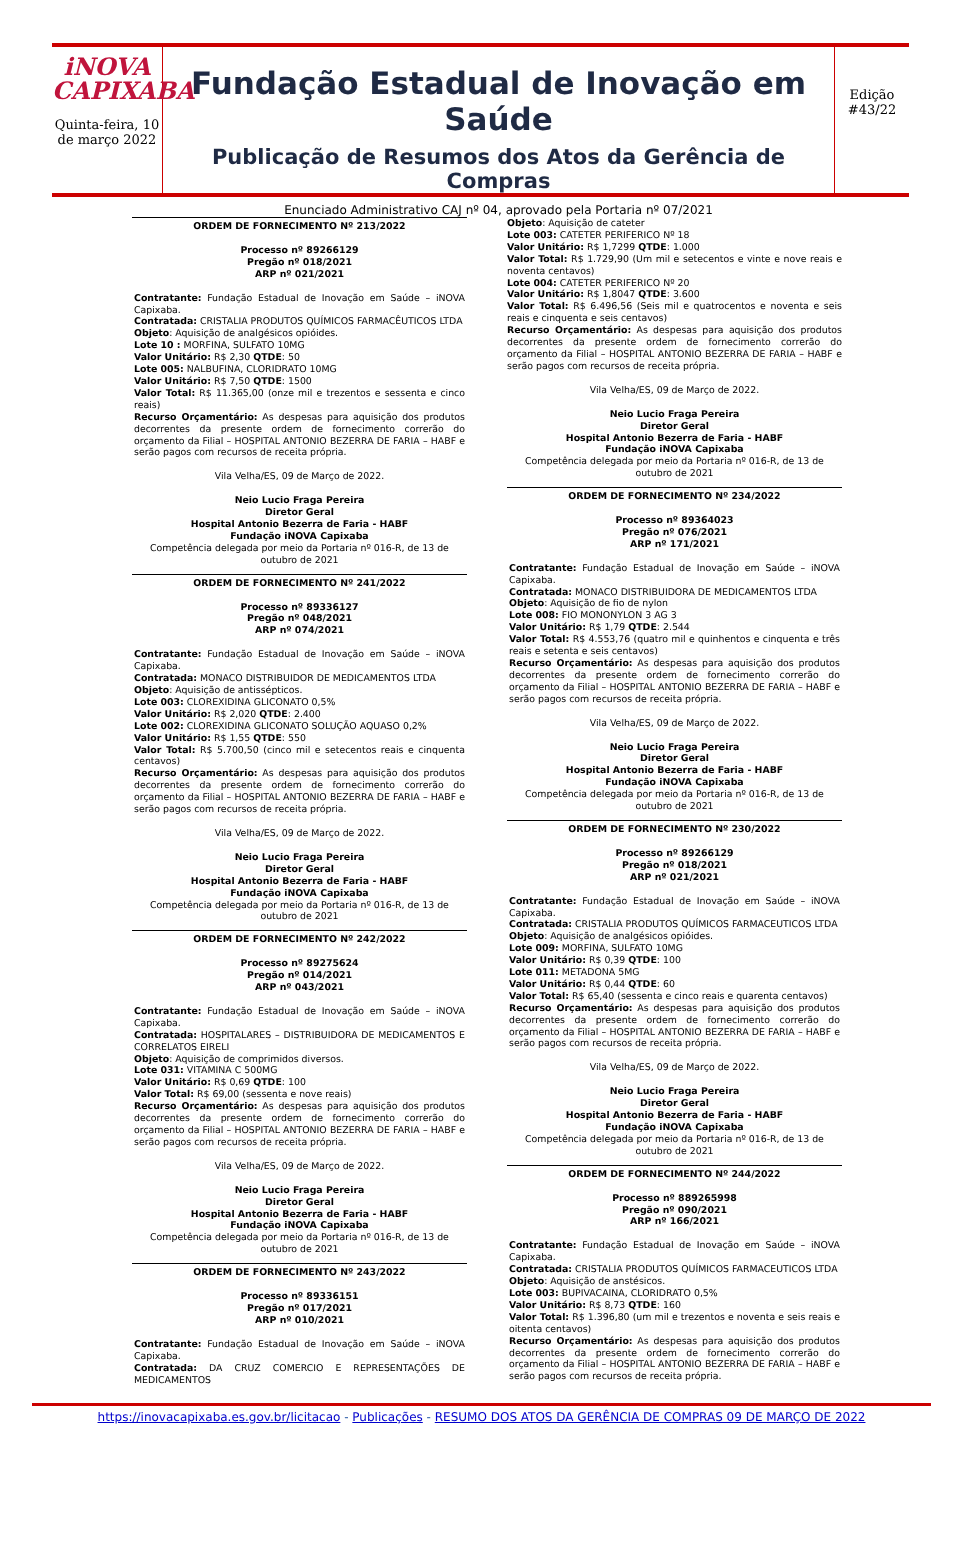iNOVA
CAPIXABA
Quinta-feira, 10 de março 2022
Fundação Estadual de Inovação em Saúde
Publicação de Resumos dos Atos da Gerência de Compras
Enunciado Administrativo CAJ nº 04, aprovado pela Portaria nº 07/2021
Edição #43/22
ORDEM DE FORNECIMENTO Nº 213/2022
Processo nº 89266129
Pregão nº 018/2021
ARP nº 021/2021
Contratante: Fundação Estadual de Inovação em Saúde – iNOVA Capixaba.
Contratada: CRISTALIA PRODUTOS QUÍMICOS FARMACÊUTICOS LTDA
Objeto: Aquisição de analgésicos opióides.
Lote 10 : MORFINA, SULFATO 10MG
Valor Unitário: R$ 2,30 QTDE: 50
Lote 005: NALBUFINA, CLORIDRATO 10MG
Valor Unitário: R$ 7,50 QTDE: 1500
Valor Total: R$ 11.365,00 (onze mil e trezentos e sessenta e cinco reais)
Recurso Orçamentário: As despesas para aquisição dos produtos decorrentes da presente ordem de fornecimento correrão do orçamento da Filial – HOSPITAL ANTONIO BEZERRA DE FARIA – HABF e serão pagos com recursos de receita própria.
Vila Velha/ES, 09 de Março de 2022.
Neio Lucio Fraga Pereira
Diretor Geral
Hospital Antonio Bezerra de Faria - HABF
Fundação iNOVA Capixaba
Competência delegada por meio da Portaria nº 016-R, de 13 de outubro de 2021
ORDEM DE FORNECIMENTO Nº 241/2022
Processo nº 89336127
Pregão nº 048/2021
ARP nº 074/2021
Contratante: Fundação Estadual de Inovação em Saúde – iNOVA Capixaba.
Contratada: MONACO DISTRIBUIDOR DE MEDICAMENTOS LTDA
Objeto: Aquisição de antissépticos.
Lote 003: CLOREXIDINA GLICONATO 0,5%
Valor Unitário: R$ 2,020 QTDE: 2.400
Lote 002: CLOREXIDINA GLICONATO SOLUÇÃO AQUASO 0,2%
Valor Unitário: R$ 1,55 QTDE: 550
Valor Total: R$ 5.700,50 (cinco mil e setecentos reais e cinquenta centavos)
Recurso Orçamentário: As despesas para aquisição dos produtos decorrentes da presente ordem de fornecimento correrão do orçamento da Filial – HOSPITAL ANTONIO BEZERRA DE FARIA – HABF e serão pagos com recursos de receita própria.
Vila Velha/ES, 09 de Março de 2022.
Neio Lucio Fraga Pereira
Diretor Geral
Hospital Antonio Bezerra de Faria - HABF
Fundação iNOVA Capixaba
Competência delegada por meio da Portaria nº 016-R, de 13 de outubro de 2021
ORDEM DE FORNECIMENTO Nº 242/2022
Processo nº 89275624
Pregão nº 014/2021
ARP nº 043/2021
Contratante: Fundação Estadual de Inovação em Saúde – iNOVA Capixaba.
Contratada: HOSPITALARES – DISTRIBUIDORA DE MEDICAMENTOS E CORRELATOS EIRELI
Objeto: Aquisição de comprimidos diversos.
Lote 031: VITAMINA C 500MG
Valor Unitário: R$ 0,69 QTDE: 100
Valor Total: R$ 69,00 (sessenta e nove reais)
Recurso Orçamentário: As despesas para aquisição dos produtos decorrentes da presente ordem de fornecimento correrão do orçamento da Filial – HOSPITAL ANTONIO BEZERRA DE FARIA – HABF e serão pagos com recursos de receita própria.
Vila Velha/ES, 09 de Março de 2022.
Neio Lucio Fraga Pereira
Diretor Geral
Hospital Antonio Bezerra de Faria - HABF
Fundação iNOVA Capixaba
Competência delegada por meio da Portaria nº 016-R, de 13 de outubro de 2021
ORDEM DE FORNECIMENTO Nº 243/2022
Processo nº 89336151
Pregão nº 017/2021
ARP nº 010/2021
Contratante: Fundação Estadual de Inovação em Saúde – iNOVA Capixaba.
Contratada: DA CRUZ COMERCIO E REPRESENTAÇÕES DE MEDICAMENTOS
Objeto: Aquisição de cateter
Lote 003: CATETER PERIFERICO Nº 18
Valor Unitário: R$ 1,7299 QTDE: 1.000
Valor Total: R$ 1.729,90 (Um mil e setecentos e vinte e nove reais e noventa centavos)
Lote 004: CATETER PERIFERICO Nº 20
Valor Unitário: R$ 1,8047 QTDE: 3.600
Valor Total: R$ 6.496,56 (Seis mil e quatrocentos e noventa e seis reais e cinquenta e seis centavos)
Recurso Orçamentário: As despesas para aquisição dos produtos decorrentes da presente ordem de fornecimento correrão do orçamento da Filial – HOSPITAL ANTONIO BEZERRA DE FARIA – HABF e serão pagos com recursos de receita própria.
Vila Velha/ES, 09 de Março de 2022.
Neio Lucio Fraga Pereira
Diretor Geral
Hospital Antonio Bezerra de Faria - HABF
Fundação iNOVA Capixaba
Competência delegada por meio da Portaria nº 016-R, de 13 de outubro de 2021
ORDEM DE FORNECIMENTO Nº 234/2022
Processo nº 89364023
Pregão nº 076/2021
ARP nº 171/2021
Contratante: Fundação Estadual de Inovação em Saúde – iNOVA Capixaba.
Contratada: MONACO DISTRIBUIDORA DE MEDICAMENTOS LTDA
Objeto: Aquisição de fio de nylon
Lote 008: FIO MONONYLON 3 AG 3
Valor Unitário: R$ 1,79 QTDE: 2.544
Valor Total: R$ 4.553,76 (quatro mil e quinhentos e cinquenta e três reais e setenta e seis centavos)
Recurso Orçamentário: As despesas para aquisição dos produtos decorrentes da presente ordem de fornecimento correrão do orçamento da Filial – HOSPITAL ANTONIO BEZERRA DE FARIA – HABF e serão pagos com recursos de receita própria.
Vila Velha/ES, 09 de Março de 2022.
Neio Lucio Fraga Pereira
Diretor Geral
Hospital Antonio Bezerra de Faria - HABF
Fundação iNOVA Capixaba
Competência delegada por meio da Portaria nº 016-R, de 13 de outubro de 2021
ORDEM DE FORNECIMENTO Nº 230/2022
Processo nº 89266129
Pregão nº 018/2021
ARP nº 021/2021
Contratante: Fundação Estadual de Inovação em Saúde – iNOVA Capixaba.
Contratada: CRISTALIA PRODUTOS QUÍMICOS FARMACEUTICOS LTDA
Objeto: Aquisição de analgésicos opióides.
Lote 009: MORFINA, SULFATO 10MG
Valor Unitário: R$ 0,39 QTDE: 100
Lote 011: METADONA 5MG
Valor Unitário: R$ 0,44 QTDE: 60
Valor Total: R$ 65,40 (sessenta e cinco reais e quarenta centavos)
Recurso Orçamentário: As despesas para aquisição dos produtos decorrentes da presente ordem de fornecimento correrão do orçamento da Filial – HOSPITAL ANTONIO BEZERRA DE FARIA – HABF e serão pagos com recursos de receita própria.
Vila Velha/ES, 09 de Março de 2022.
Neio Lucio Fraga Pereira
Diretor Geral
Hospital Antonio Bezerra de Faria - HABF
Fundação iNOVA Capixaba
Competência delegada por meio da Portaria nº 016-R, de 13 de outubro de 2021
ORDEM DE FORNECIMENTO Nº 244/2022
Processo nº 889265998
Pregão nº 090/2021
ARP nº 166/2021
Contratante: Fundação Estadual de Inovação em Saúde – iNOVA Capixaba.
Contratada: CRISTALIA PRODUTOS QUÍMICOS FARMACEUTICOS LTDA
Objeto: Aquisição de anstésicos.
Lote 003: BUPIVACAINA, CLORIDRATO 0,5%
Valor Unitário: R$ 8,73 QTDE: 160
Valor Total: R$ 1.396,80 (um mil e trezentos e noventa e seis reais e oitenta centavos)
Recurso Orçamentário: As despesas para aquisição dos produtos decorrentes da presente ordem de fornecimento correrão do orçamento da Filial – HOSPITAL ANTONIO BEZERRA DE FARIA – HABF e serão pagos com recursos de receita própria.
https://inovacapixaba.es.gov.br/licitacao - Publicações - RESUMO DOS ATOS DA GERÊNCIA DE COMPRAS 09 DE MARÇO DE 2022